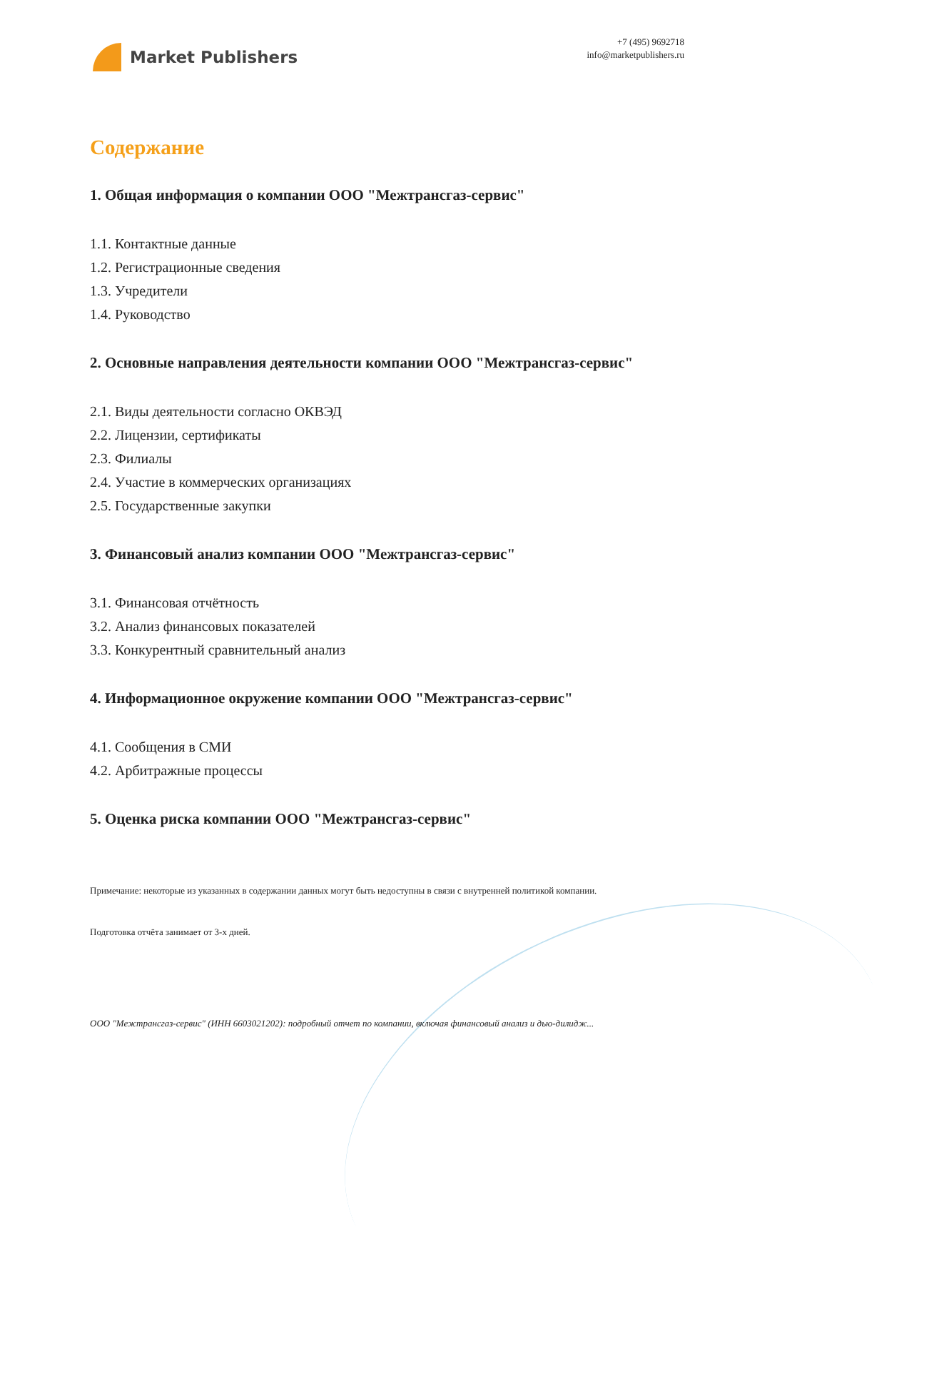Market Publishers
+7 (495) 9692718
info@marketpublishers.ru
Содержание
1. Общая информация о компании ООО "Межтрансгаз-сервис"
1.1. Контактные данные
1.2. Регистрационные сведения
1.3. Учредители
1.4. Руководство
2. Основные направления деятельности компании ООО "Межтрансгаз-сервис"
2.1. Виды деятельности согласно ОКВЭД
2.2. Лицензии, сертификаты
2.3. Филиалы
2.4. Участие в коммерческих организациях
2.5. Государственные закупки
3. Финансовый анализ компании ООО "Межтрансгаз-сервис"
3.1. Финансовая отчётность
3.2. Анализ финансовых показателей
3.3. Конкурентный сравнительный анализ
4. Информационное окружение компании ООО "Межтрансгаз-сервис"
4.1. Сообщения в СМИ
4.2. Арбитражные процессы
5. Оценка риска компании ООО "Межтрансгаз-сервис"
Примечание: некоторые из указанных в содержании данных могут быть недоступны в связи с внутренней политикой компании.
Подготовка отчёта занимает от 3-х дней.
ООО "Межтрансгаз-сервис" (ИНН 6603021202): подробный отчет по компании, включая финансовый анализ и дью-дилидж...